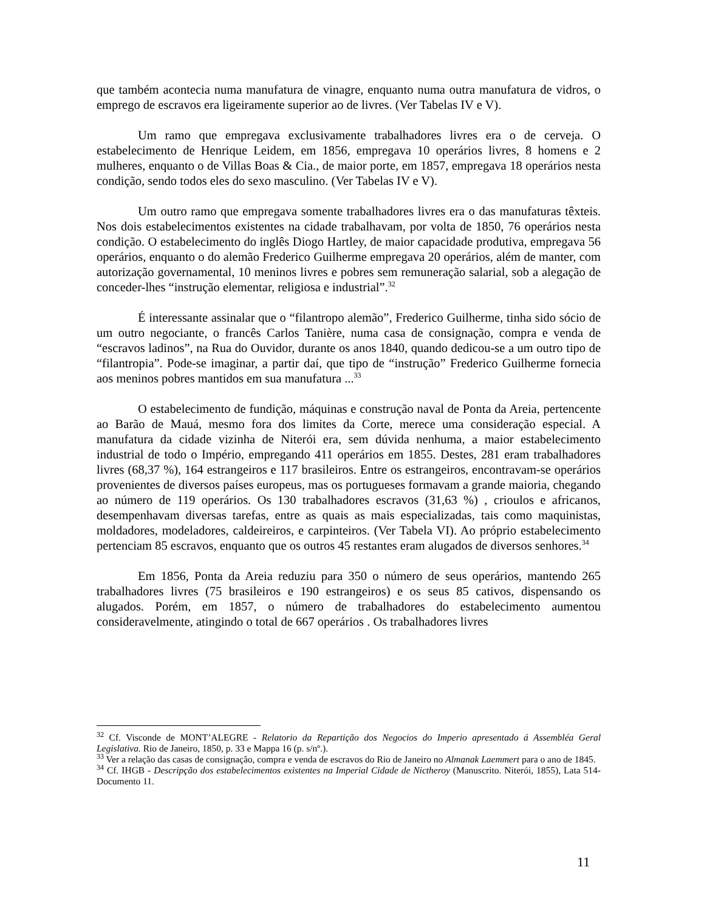que também acontecia numa manufatura de vinagre, enquanto numa outra manufatura de vidros, o emprego de escravos era ligeiramente superior ao de livres. (Ver Tabelas IV e V).
Um ramo que empregava exclusivamente trabalhadores livres era o de cerveja. O estabelecimento de Henrique Leidem, em 1856, empregava 10 operários livres, 8 homens e 2 mulheres, enquanto o de Villas Boas & Cia., de maior porte, em 1857, empregava 18 operários nesta condição, sendo todos eles do sexo masculino. (Ver Tabelas IV e V).
Um outro ramo que empregava somente trabalhadores livres era o das manufaturas têxteis. Nos dois estabelecimentos existentes na cidade trabalhavam, por volta de 1850, 76 operários nesta condição. O estabelecimento do inglês Diogo Hartley, de maior capacidade produtiva, empregava 56 operários, enquanto o do alemão Frederico Guilherme empregava 20 operários, além de manter, com autorização governamental, 10 meninos livres e pobres sem remuneração salarial, sob a alegação de conceder-lhes “instrução elementar, religiosa e industrial”.<sup>32</sup>
É interessante assinalar que o “filantropo alemão”, Frederico Guilherme, tinha sido sócio de um outro negociante, o francês Carlos Tanière, numa casa de consignação, compra e venda de “escravos ladinos”, na Rua do Ouvidor, durante os anos 1840, quando dedicou-se a um outro tipo de “filantropia”. Pode-se imaginar, a partir daí, que tipo de “instrução” Frederico Guilherme fornecia aos meninos pobres mantidos em sua manufatura ...<sup>33</sup>
O estabelecimento de fundição, máquinas e construção naval de Ponta da Areia, pertencente ao Barão de Mauá, mesmo fora dos limites da Corte, merece uma consideração especial. A manufatura da cidade vizinha de Niterói era, sem dúvida nenhuma, a maior estabelecimento industrial de todo o Império, empregando 411 operários em 1855. Destes, 281 eram trabalhadores livres (68,37 %), 164 estrangeiros e 117 brasileiros. Entre os estrangeiros, encontravam-se operários provenientes de diversos países europeus, mas os portugueses formavam a grande maioria, chegando ao número de 119 operários. Os 130 trabalhadores escravos (31,63 %) , crioulos e africanos, desempenhavam diversas tarefas, entre as quais as mais especializadas, tais como maquinistas, moldadores, modeladores, caldeireiros, e carpinteiros. (Ver Tabela VI). Ao próprio estabelecimento pertenciam 85 escravos, enquanto que os outros 45 restantes eram alugados de diversos senhores.<sup>34</sup>
Em 1856, Ponta da Areia reduziu para 350 o número de seus operários, mantendo 265 trabalhadores livres (75 brasileiros e 190 estrangeiros) e os seus 85 cativos, dispensando os alugados. Porém, em 1857, o número de trabalhadores do estabelecimento aumentou consideravelmente, atingindo o total de 667 operários . Os trabalhadores livres
<sup>32</sup> Cf. Visconde de MONT’ALEGRE - Relatorio da Repartição dos Negocios do Imperio apresentado á Assembléa Geral Legislativa. Rio de Janeiro, 1850, p. 33 e Mappa 16 (p. s/nº.).
<sup>33</sup> Ver a relação das casas de consignação, compra e venda de escravos do Rio de Janeiro no Almanak Laemmert para o ano de 1845.
<sup>34</sup> Cf. IHGB - Descripção dos estabelecimentos existentes na Imperial Cidade de Nictheroy (Manuscrito. Niterói, 1855), Lata 514-Documento 11.
11